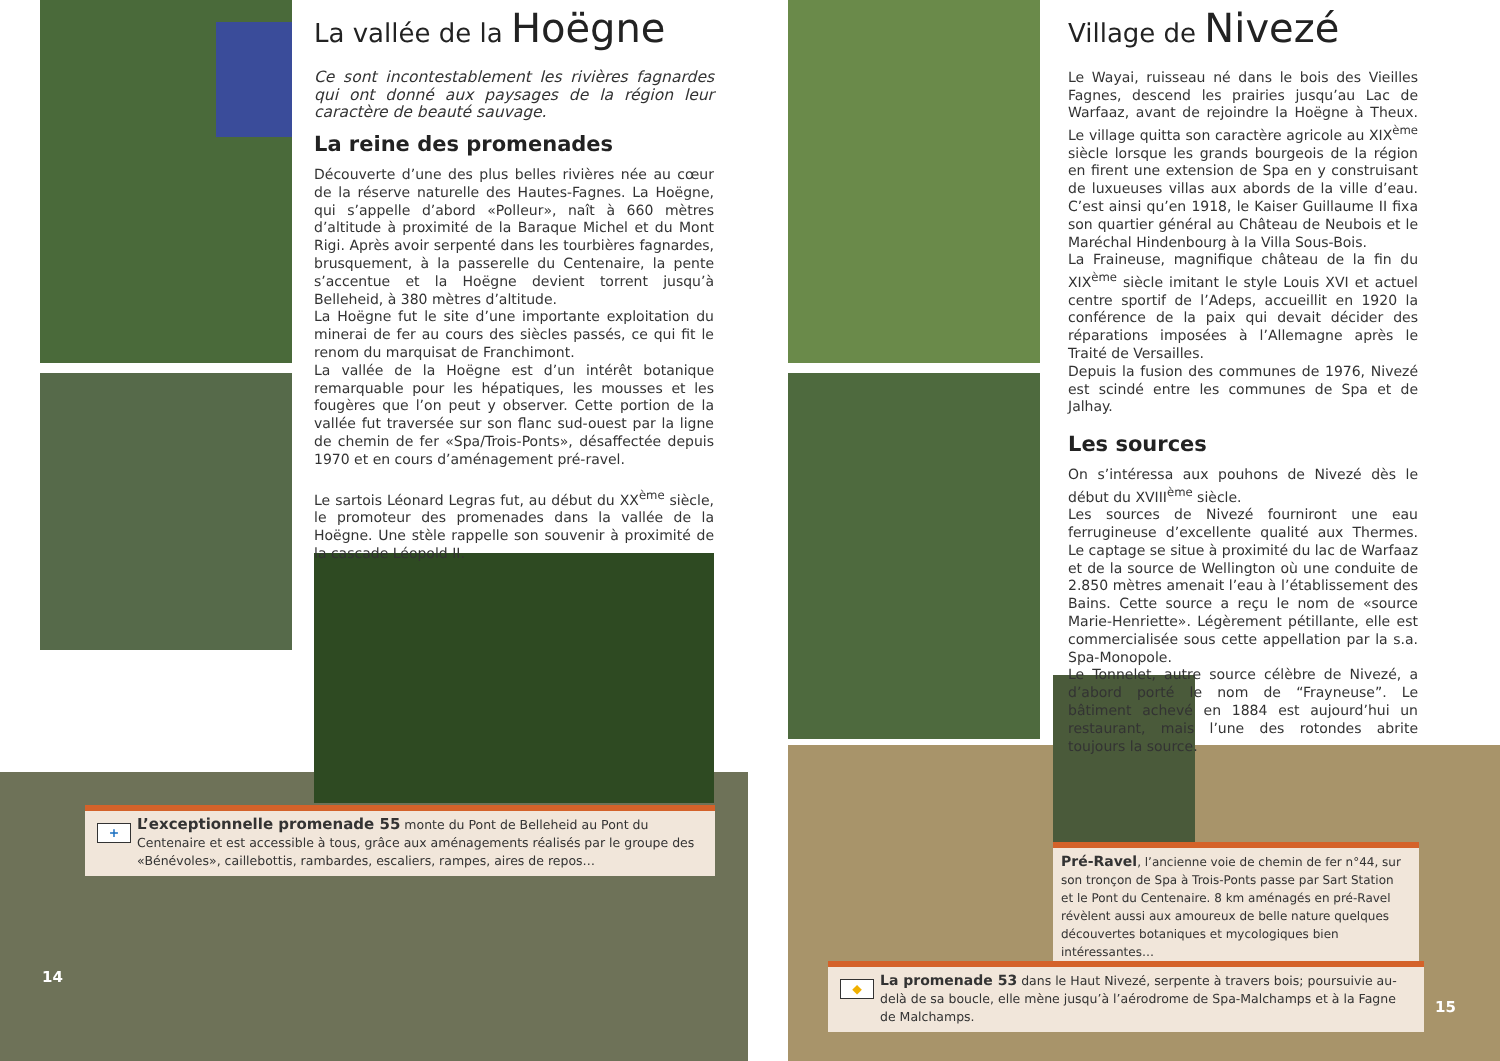La vallée de la Hoëgne
Ce sont incontestablement les rivières fagnardes qui ont donné aux paysages de la région leur caractère de beauté sauvage.
La reine des promenades
Découverte d’une des plus belles rivières née au cœur de la réserve naturelle des Hautes-Fagnes. La Hoëgne, qui s’appelle d’abord «Polleur», naît à 660 mètres d’altitude à proximité de la Baraque Michel et du Mont Rigi. Après avoir serpenté dans les tourbières fagnardes, brusquement, à la passerelle du Centenaire, la pente s’accentue et la Hoëgne devient torrent jusqu’à Belleheid, à 380 mètres d’altitude.
La Hoëgne fut le site d’une importante exploitation du minerai de fer au cours des siècles passés, ce qui fit le renom du marquisat de Franchimont.
La vallée de la Hoëgne est d’un intérêt botanique remarquable pour les hépatiques, les mousses et les fougères que l’on peut y observer. Cette portion de la vallée fut traversée sur son flanc sud-ouest par la ligne de chemin de fer «Spa/Trois-Ponts», désaffectée depuis 1970 et en cours d’aménagement pré-ravel.
Le sartois Léonard Legras fut, au début du XX<sup>ème</sup> siècle, le promoteur des promenades dans la vallée de la Hoëgne. Une stèle rappelle son souvenir à proximité de la cascade Léopold II.
+
L’exceptionnelle promenade 55 monte du Pont de Belleheid au Pont du Centenaire et est accessible à tous, grâce aux aménagements réalisés par le groupe des «Bénévoles», caillebottis, rambardes, escaliers, rampes, aires de repos…
14
Village de Nivezé
Le Wayai, ruisseau né dans le bois des Vieilles Fagnes, descend les prairies jusqu’au Lac de Warfaaz, avant de rejoindre la Hoëgne à Theux. Le village quitta son caractère agricole au XIX<sup>ème</sup> siècle lorsque les grands bourgeois de la région en firent une extension de Spa en y construisant de luxueuses villas aux abords de la ville d’eau. C’est ainsi qu’en 1918, le Kaiser Guillaume II fixa son quartier général au Château de Neubois et le Maréchal Hindenbourg à la Villa Sous-Bois.
La Fraineuse, magnifique château de la fin du XIX<sup>ème</sup> siècle imitant le style Louis XVI et actuel centre sportif de l’Adeps, accueillit en 1920 la conférence de la paix qui devait décider des réparations imposées à l’Allemagne après le Traité de Versailles.
Depuis la fusion des communes de 1976, Nivezé est scindé entre les communes de Spa et de Jalhay.
Les sources
On s’intéressa aux pouhons de Nivezé dès le début du XVIII<sup>ème</sup> siècle.
Les sources de Nivezé fourniront une eau ferrugineuse d’excellente qualité aux Thermes. Le captage se situe à proximité du lac de Warfaaz et de la source de Wellington où une conduite de 2.850 mètres amenait l’eau à l’établissement des Bains. Cette source a reçu le nom de «source Marie-Henriette». Légèrement pétillante, elle est commercialisée sous cette appellation par la s.a. Spa-Monopole.
Le Tonnelet, autre source célèbre de Nivezé, a d’abord porté le nom de “Frayneuse”. Le bâtiment achevé en 1884 est aujourd’hui un restaurant, mais l’une des rotondes abrite toujours la source.
Pré-Ravel, l’ancienne voie de chemin de fer n°44, sur son tronçon de Spa à Trois-Ponts passe par Sart Station et le Pont du Centenaire. 8 km aménagés en pré-Ravel révèlent aussi aux amoureux de belle nature quelques découvertes botaniques et mycologiques bien intéressantes…
◆
La promenade 53 dans le Haut Nivezé, serpente à travers bois; poursuivie au-delà de sa boucle, elle mène jusqu’à l’aérodrome de Spa-Malchamps et à la Fagne de Malchamps.
15